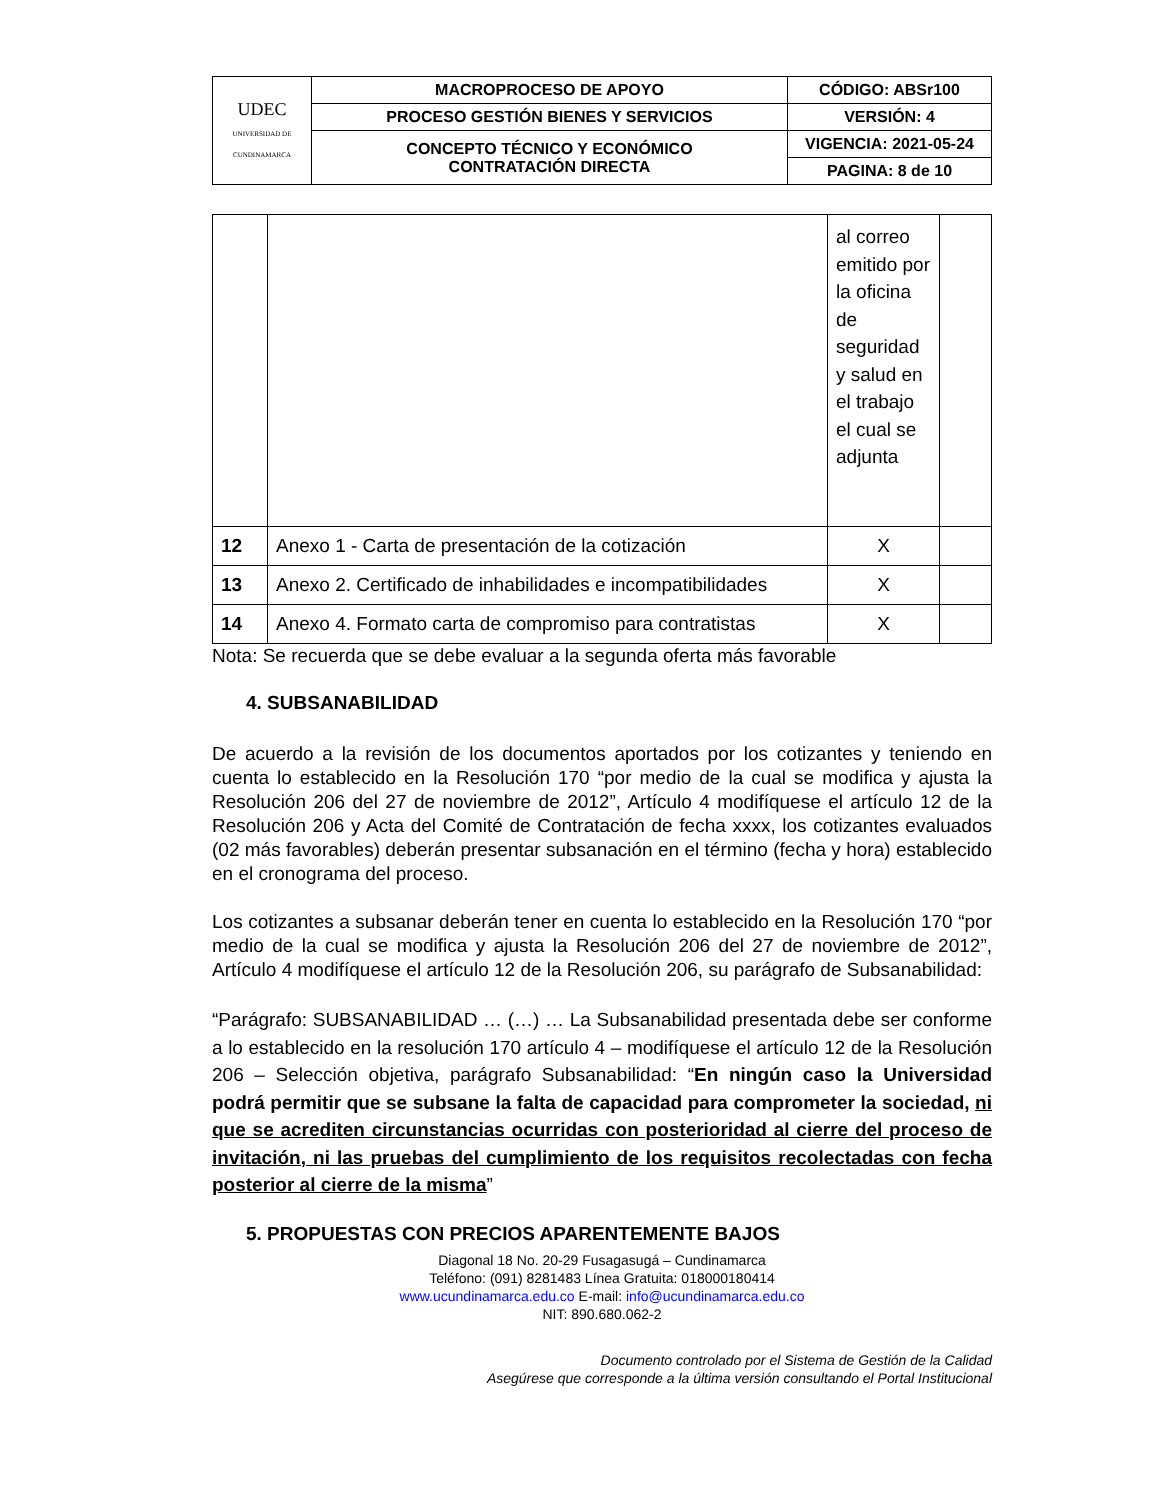| UDEC UNIVERSIDAD DE CUNDINAMARCA | MACROPROCESO DE APOYO | CÓDIGO: ABSr100 |
| | PROCESO GESTIÓN BIENES Y SERVICIOS | VERSIÓN: 4 |
| | CONCEPTO TÉCNICO Y ECONÓMICO CONTRATACIÓN DIRECTA | VIGENCIA: 2021-05-24 |
| | | PAGINA: 8 de 10 |
| | | al correo emitido por la oficina de seguridad y salud en el trabajo el cual se adjunta | |
| 12 | Anexo 1 - Carta de presentación de la cotización | X | |
| 13 | Anexo 2. Certificado de inhabilidades e incompatibilidades | X | |
| 14 | Anexo 4. Formato carta de compromiso para contratistas | X | |
Nota: Se recuerda que se debe evaluar a la segunda oferta más favorable
4. SUBSANABILIDAD
De acuerdo a la revisión de los documentos aportados por los cotizantes y teniendo en cuenta lo establecido en la Resolución 170 “por medio de la cual se modifica y ajusta la Resolución 206 del 27 de noviembre de 2012”, Artículo 4 modifíquese el artículo 12 de la Resolución 206 y Acta del Comité de Contratación de fecha xxxx, los cotizantes evaluados (02 más favorables) deberán presentar subsanación en el término (fecha y hora) establecido en el cronograma del proceso.
Los cotizantes a subsanar deberán tener en cuenta lo establecido en la Resolución 170 “por medio de la cual se modifica y ajusta la Resolución 206 del 27 de noviembre de 2012”, Artículo 4 modifíquese el artículo 12 de la Resolución 206, su parágrafo de Subsanabilidad:
“Parágrafo: SUBSANABILIDAD … (…) … La Subsanabilidad presentada debe ser conforme a lo establecido en la resolución 170 artículo 4 – modifíquese el artículo 12 de la Resolución 206 – Selección objetiva, parágrafo Subsanabilidad: “En ningún caso la Universidad podrá permitir que se subsane la falta de capacidad para comprometer la sociedad, ni que se acrediten circunstancias ocurridas con posterioridad al cierre del proceso de invitación, ni las pruebas del cumplimiento de los requisitos recolectadas con fecha posterior al cierre de la misma”
5. PROPUESTAS CON PRECIOS APARENTEMENTE BAJOS
Diagonal 18 No. 20-29 Fusagasugá – Cundinamarca
Teléfono: (091) 8281483 Línea Gratuita: 018000180414
www.ucundinamarca.edu.co E-mail: info@ucundinamarca.edu.co
NIT: 890.680.062-2
Documento controlado por el Sistema de Gestión de la Calidad
Asegúrese que corresponde a la última versión consultando el Portal Institucional